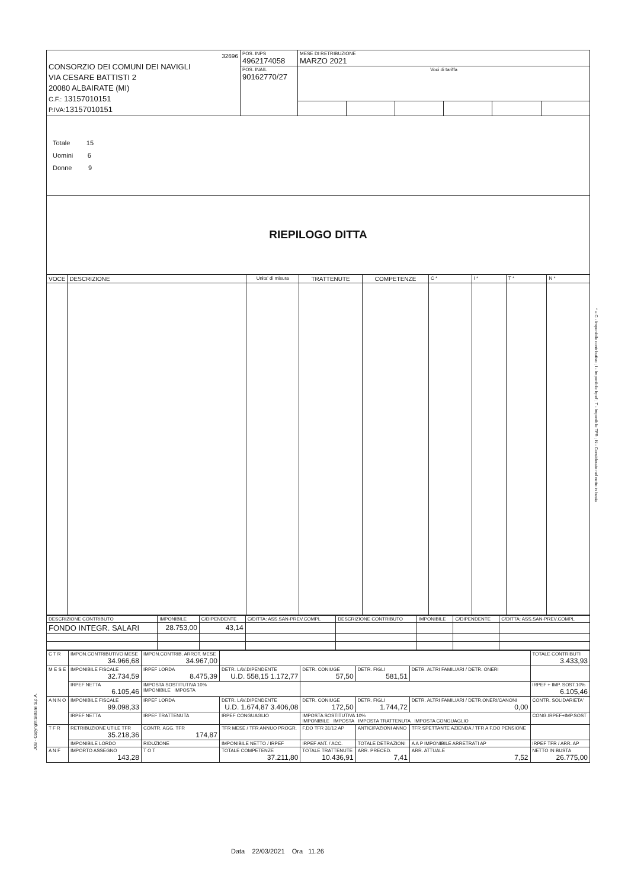| 32696 CONSORZIO DEI COMUNI DEI NAVIGLI VIA CESARE BATTISTI 2 20080 ALBAIRATE (MI) C.F.: 13157010151 P.IVA: 13157010151 | POS. INPS 4962174058 | MESE DI RETRIBUZIONE MARZO 2021 | | | | | |
| | POS. INAIL 90162770/27 | Voci di tariffa | | | | | |
| Totale 15 Uomini 6 Donne 9 |
| RIEPILOGO DITTA |
| VOCE | DESCRIZIONE | Unita' di misura | TRATTENUTE | COMPETENZE | C * | I * | T * | N * |
| DESCRIZIONE CONTRIBUTO | IMPONIBILE | C/DIPENDENTE | C/DITTA: ASS.SAN-PREV.COMPL | DESCRIZIONE CONTRIBUTO | IMPONIBILE | C/DIPENDENTE | C/DITTA: ASS.SAN-PREV.COMPL |
| FONDO INTEGR. SALARI | 28.753,00 | 43,14 | | | | | |
| C T R | IMPON.CONTRIBUTIVO MESE 34.966,68 | IMPON.CONTRIB. ARROT. MESE 34.967,00 | | | | | TOTALE CONTRIBUTI 3.433,93 |
| M E S E | IMPONIBILE FISCALE 32.734,59 | IRPEF LORDA 8.475,39 | DETR. LAV.DIPENDENTE U.D. 558,15 1.172,77 | DETR. CONIUGE 57,50 | DETR. FIGLI 581,51 | DETR. ALTRI FAMILIARI / DETR. ONERI | |
| | IRPEF NETTA 6.105,46 | IMPOSTA SOSTITUTIVA 10% IMPONIBILE IMPOSTA | | | | | IRPEF + IMP. SOST.10% 6.105,46 |
| A N N O | IMPONIBILE FISCALE 99.098,33 | IRPEF LORDA | DETR. LAV.DIPENDENTE U.D. 1.674,87 3.406,08 | DETR. CONIUGE 172,50 | DETR. FIGLI 1.744,72 | DETR. ALTRI FAMILIARI / DETR.ONERI/CANONI 0,00 | CONTR. SOLIDARIETA' |
| | IRPEF NETTA | IRPEF TRATTENUTA | IRPEF CONGUAGLIO | IMPOSTA SOSTITUTIVA 10% IMPONIBILE IMPOSTA IMPOSTA TRATTENUTA IMPOSTA CONGUAGLIO | | | CONG.IRPEF+IMP.SOST |
| T F R | RETRIBUZIONE UTILE TFR 35.218,36 | CONTR. AGG. TFR 174,87 | TFR MESE / TFR ANNUO PROGR. | F.DO TFR 31/12 AP | ANTICIPAZIONI ANNO | TFR SPETTANTE AZIENDA / TFR A F.DO PENSIONE | |
| | IMPONIBILE LORDO | RIDUZIONE | IMPONIBILE NETTO / IRPEF | IRPEF ANT. / ACC. | TOTALE DETRAZIONI | A A P IMPONIBILE ARRETRATI AP | IRPEF TFR / ARR. AP |
| A N F | IMPORTO ASSEGNO 143,28 | T O T | TOTALE COMPETENZE 37.211,80 | TOTALE TRATTENUTE 10.436,91 | ARR. PRECED. 7,41 | ARR. ATTUALE 7,52 | NETTO IN BUSTA 26.775,00 |
* = C - Imponibile contributivo ; I - Imponibile Irpef ; T - Imponibile TFR ; N - Considerato nel netto in busta
JOB - Copyright Sistemi S.p.A.
Data 22/03/2021 Ora 11.26